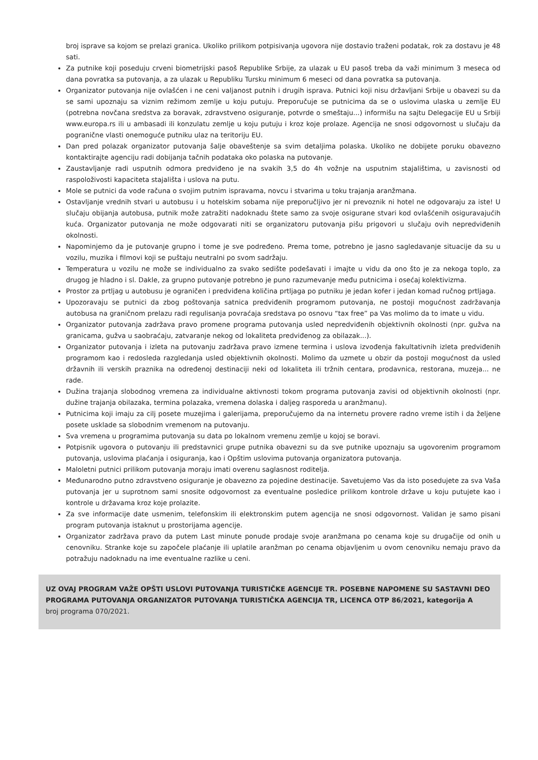broj isprave sa kojom se prelazi granica. Ukoliko prilikom potpisivanja ugovora nije dostavio traženi podatak, rok za dostavu je 48 sati.
Za putnike koji poseduju crveni biometrijski pasoš Republike Srbije, za ulazak u EU pasoš treba da važi minimum 3 meseca od dana povratka sa putovanja, a za ulazak u Republiku Tursku minimum 6 meseci od dana povratka sa putovanja.
Organizator putovanja nije ovlašćen i ne ceni valjanost putnih i drugih isprava. Putnici koji nisu državljani Srbije u obavezi su da se sami upoznaju sa viznim režimom zemlje u koju putuju. Preporučuje se putnicima da se o uslovima ulaska u zemlje EU (potrebna novčana sredstva za boravak, zdravstveno osiguranje, potvrde o smeštaju...) informišu na sajtu Delegacije EU u Srbiji www.europa.rs ili u ambasadi ili konzulatu zemlje u koju putuju i kroz koje prolaze. Agencija ne snosi odgovornost u slučaju da pogranične vlasti onemoguće putniku ulaz na teritoriju EU.
Dan pred polazak organizator putovanja šalje obaveštenje sa svim detaljima polaska. Ukoliko ne dobijete poruku obavezno kontaktirajte agenciju radi dobijanja tačnih podataka oko polaska na putovanje.
Zaustavljanje radi usputnih odmora predviđeno je na svakih 3,5 do 4h vožnje na usputnim stajalištima, u zavisnosti od raspoloživosti kapaciteta stajališta i uslova na putu.
Mole se putnici da vode računa o svojim putnim ispravama, novcu i stvarima u toku trajanja aranžmana.
Ostavljanje vrednih stvari u autobusu i u hotelskim sobama nije preporučljivo jer ni prevoznik ni hotel ne odgovaraju za iste! U slučaju obijanja autobusa, putnik može zatražiti nadoknadu štete samo za svoje osigurane stvari kod ovlašćenih osiguravajućih kuća. Organizator putovanja ne može odgovarati niti se organizatoru putovanja pišu prigovori u slučaju ovih nepredviđenih okolnosti.
Napominjemo da je putovanje grupno i tome je sve podređeno. Prema tome, potrebno je jasno sagledavanje situacije da su u vozilu, muzika i filmovi koji se puštaju neutralni po svom sadržaju.
Temperatura u vozilu ne može se individualno za svako sedište podešavati i imajte u vidu da ono što je za nekoga toplo, za drugog je hladno i sl. Dakle, za grupno putovanje potrebno je puno razumevanje među putnicima i osećaj kolektivizma.
Prostor za prtljag u autobusu je ograničen i predviđena količina prtljaga po putniku je jedan kofer i jedan komad ručnog prtljaga.
Upozoravaju se putnici da zbog poštovanja satnica predviđenih programom putovanja, ne postoji mogućnost zadržavanja autobusa na graničnom prelazu radi regulisanja povraćaja sredstava po osnovu “tax free” pa Vas molimo da to imate u vidu.
Organizator putovanja zadržava pravo promene programa putovanja usled nepredviđenih objektivnih okolnosti (npr. gužva na granicama, gužva u saobraćaju, zatvaranje nekog od lokaliteta predviđenog za obilazak...).
Organizator putovanja i izleta na putovanju zadržava pravo izmene termina i uslova izvođenja fakultativnih izleta predviđenih programom kao i redosleda razgledanja usled objektivnih okolnosti. Molimo da uzmete u obzir da postoji mogućnost da usled državnih ili verskih praznika na određenoj destinaciji neki od lokaliteta ili tržnih centara, prodavnica, restorana, muzeja... ne rade.
Dužina trajanja slobodnog vremena za individualne aktivnosti tokom programa putovanja zavisi od objektivnih okolnosti (npr. dužine trajanja obilazaka, termina polazaka, vremena dolaska i daljeg rasporeda u aranžmanu).
Putnicima koji imaju za cilj posete muzejima i galerijama, preporučujemo da na internetu provere radno vreme istih i da željene posete usklade sa slobodnim vremenom na putovanju.
Sva vremena u programima putovanja su data po lokalnom vremenu zemlje u kojoj se boravi.
Potpisnik ugovora o putovanju ili predstavnici grupe putnika obavezni su da sve putnike upoznaju sa ugovorenim programom putovanja, uslovima plaćanja i osiguranja, kao i Opštim uslovima putovanja organizatora putovanja.
Maloletni putnici prilikom putovanja moraju imati overenu saglasnost roditelja.
Međunarodno putno zdravstveno osiguranje je obavezno za pojedine destinacije. Savetujemo Vas da isto posedujete za sva Vaša putovanja jer u suprotnom sami snosite odgovornost za eventualne posledice prilikom kontrole države u koju putujete kao i kontrole u državama kroz koje prolazite.
Za sve informacije date usmenim, telefonskim ili elektronskim putem agencija ne snosi odgovornost. Validan je samo pisani program putovanja istaknut u prostorijama agencije.
Organizator zadržava pravo da putem Last minute ponude prodaje svoje aranžmana po cenama koje su drugačije od onih u cenovniku. Stranke koje su započele plaćanje ili uplatile aranžman po cenama objavljenim u ovom cenovniku nemaju pravo da potražuju nadoknadu na ime eventualne razlike u ceni.
UZ OVAJ PROGRAM VAŽE OPŠTI USLOVI PUTOVANJA TURISTIČKE AGENCIJE TR. POSEBNE NAPOMENE SU SASTAVNI DEO PROGRAMA PUTOVANJA ORGANIZATOR PUTOVANJA TURISTIČKA AGENCIJA TR, LICENCA OTP 86/2021, kategorija A
broj programa 070/2021.